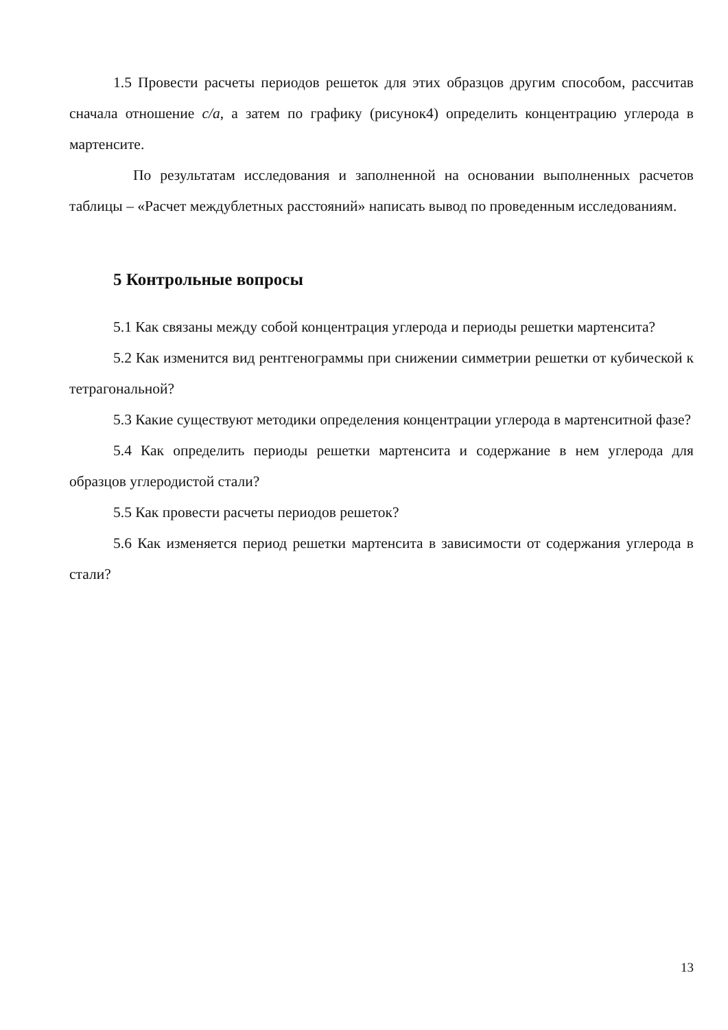1.5 Провести расчеты периодов решеток для этих образцов другим способом, рассчитав сначала отношение c/a, а затем по графику (рисунок4) определить концентрацию углерода в мартенсите.
По результатам исследования и заполненной на основании выполненных расчетов таблицы – «Расчет междублетных расстояний» написать вывод по проведенным исследованиям.
5 Контрольные вопросы
5.1 Как связаны между собой концентрация углерода и периоды решетки мартенсита?
5.2 Как изменится вид рентгенограммы при снижении симметрии решетки от кубической к тетрагональной?
5.3 Какие существуют методики определения концентрации углерода в мартенситной фазе?
5.4 Как определить периоды решетки мартенсита и содержание в нем углерода для образцов углеродистой стали?
5.5 Как провести расчеты периодов решеток?
5.6 Как изменяется период решетки мартенсита в зависимости от содержания углерода в стали?
13